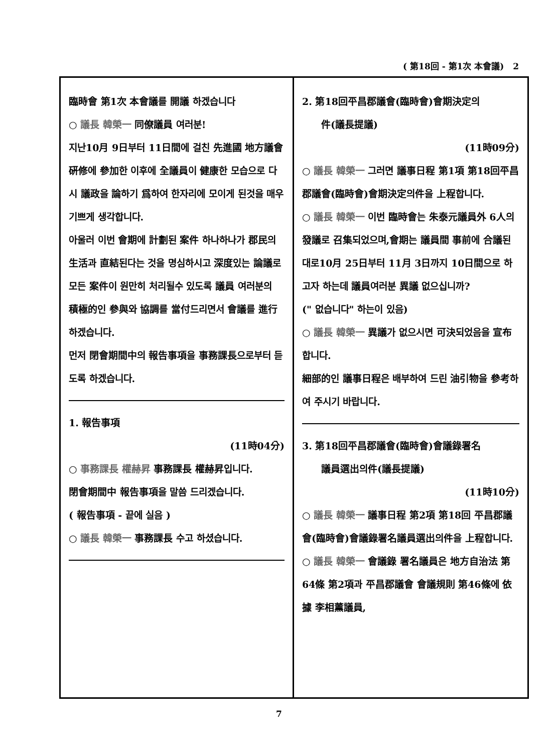( 第18回 - 第1次 本會議) 2
臨時會 第1次 本會議를 開議 하겠습니다
○ 議長 韓榮一 同僚議員 여러분!
지난10月 9日부터 11日間에 걸친 先進國 地方議會硏修에 參加한 이후에 全議員이 健康한 모습으로 다시 議政을 論하기 爲하여 한자리에 모이게 된것을 매우 기쁘게 생각합니다.
아울러 이번 會期에 計劃된 案件 하나하나가 郡民의 生活과 直結된다는 것을 명심하시고 深度있는 論議로 모든 案件이 원만히 처리될수 있도록 議員 여러분의 積極的인 參與와 協調를 當付드리면서 會議를 進行하겠습니다.
먼저 閉會期間中의 報告事項을 事務課長으로부터 듣도록 하겠습니다.
1. 報告事項
(11時04分)
○ 事務課長 權赫昇 事務課長 權赫昇입니다.
閉會期間中 報告事項을 말씀 드리겠습니다.
( 報告事項 - 끝에 실음 )
○ 議長 韓榮一 事務課長 수고 하셨습니다.
2. 第18回平昌郡議會(臨時會)會期決定의
件(議長提議)
(11時09分)
○ 議長 韓榮一 그러면 議事日程 第1項 第18回平昌郡議會(臨時會)會期決定의件을 上程합니다.
○ 議長 韓榮一 이번 臨時會는 朱泰元議員外 6人의 發議로 召集되었으며,會期는 議員間 事前에 合議된 대로10月 25日부터 11月 3日까지 10日間으로 하고자 하는데 議員여러분 異議 없으십니까?
(" 없습니다" 하는이 있음)
○ 議長 韓榮一 異議가 없으시면 可決되었음을 宣布합니다.
細部的인 議事日程은 배부하여 드린 油引物을 參考하여 주시기 바랍니다.
3. 第18回平昌郡議會(臨時會)會議錄署名
議員選出의件(議長提議)
(11時10分)
○ 議長 韓榮一 議事日程 第2項 第18回 平昌郡議會(臨時會)會議錄署名議員選出의件을 上程합니다.
○ 議長 韓榮一 會議錄 署名議員은 地方自治法 第64條 第2項과 平昌郡議會 會議規則 第46條에 依據 李相薰議員,
7